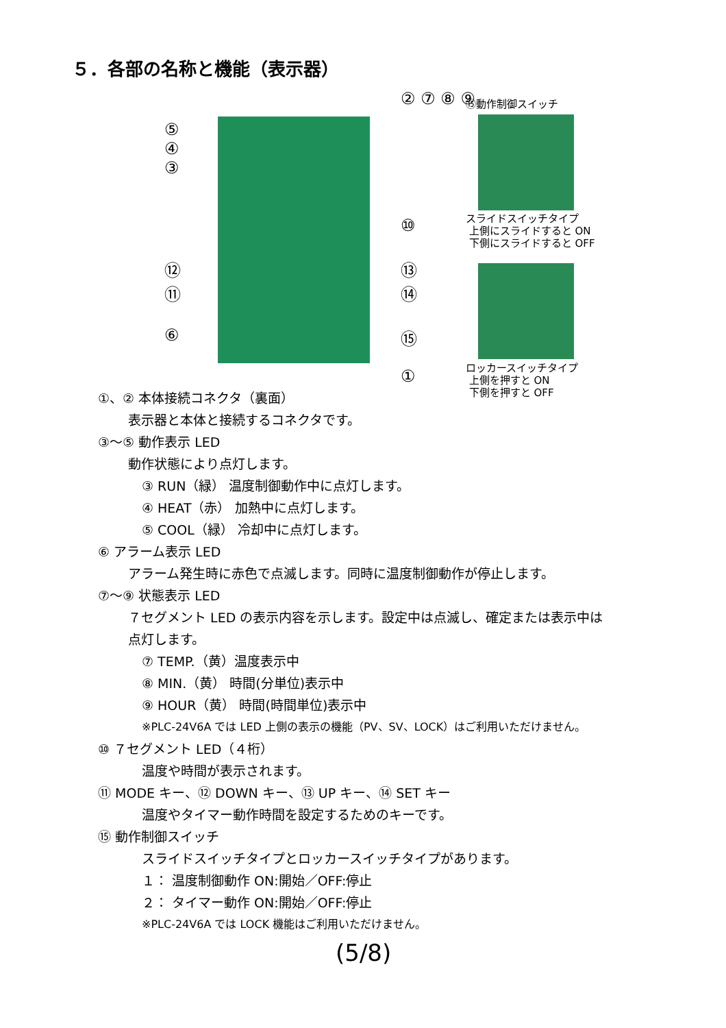５．各部の名称と機能（表示器）
⑤
④
③
② ⑦ ⑧ ⑨
⑩
⑫
⑪
⑬
⑭
⑥ ⑮
①
⑮動作制御スイッチ
スライドスイッチタイプ
上側にスライドすると ON
下側にスライドすると OFF
ロッカースイッチタイプ
上側を押すと ON
下側を押すと OFF
①、② 本体接続コネクタ（裏面）
表示器と本体と接続するコネクタです。
③〜⑤ 動作表示 LED
動作状態により点灯します。
③ RUN（緑） 温度制御動作中に点灯します。
④ HEAT（赤） 加熱中に点灯します。
⑤ COOL（緑） 冷却中に点灯します。
⑥ アラーム表示 LED
アラーム発生時に赤色で点滅します。同時に温度制御動作が停止します。
⑦〜⑨ 状態表示 LED
７セグメント LED の表示内容を示します。設定中は点滅し、確定または表示中は
点灯します。
⑦ TEMP.（黄）温度表示中
⑧ MIN.（黄） 時間(分単位)表示中
⑨ HOUR（黄） 時間(時間単位)表示中
※PLC-24V6A では LED 上側の表示の機能（PV、SV、LOCK）はご利用いただけません。
⑩ ７セグメント LED（４桁）
温度や時間が表示されます。
⑪ MODE キー、⑫ DOWN キー、⑬ UP キー、⑭ SET キー
温度やタイマー動作時間を設定するためのキーです。
⑮ 動作制御スイッチ
スライドスイッチタイプとロッカースイッチタイプがあります。
１： 温度制御動作 ON:開始／OFF:停止
２： タイマー動作 ON:開始／OFF:停止
※PLC-24V6A では LOCK 機能はご利用いただけません。
(5/8)